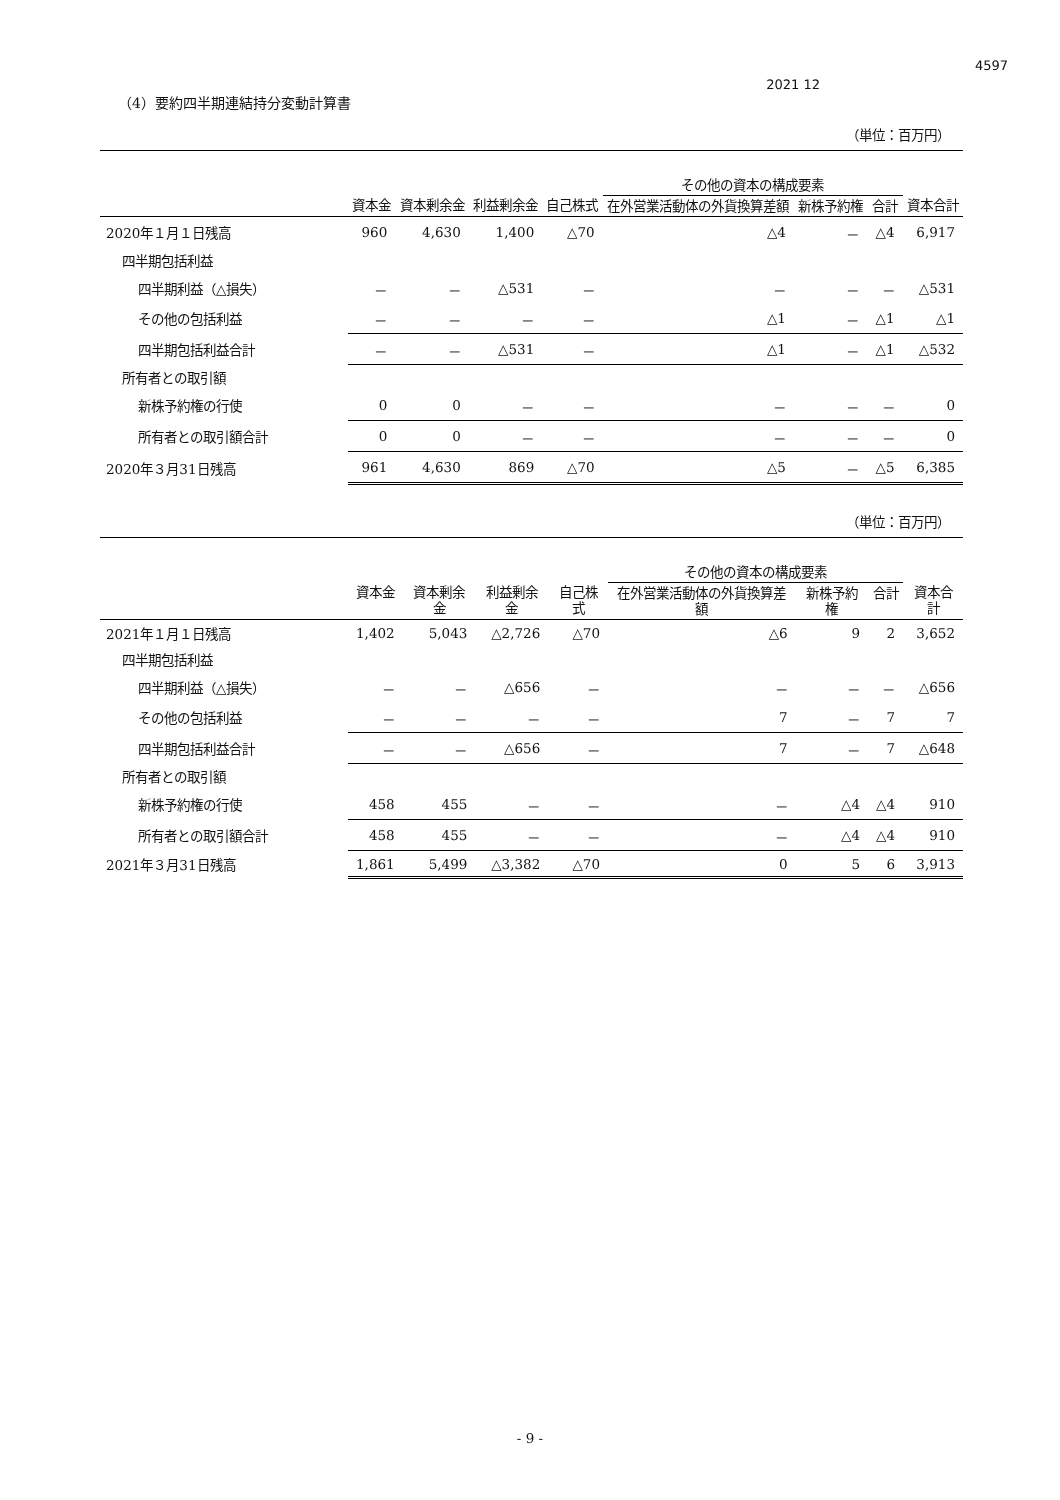4597
2021 12
（4）要約四半期連結持分変動計算書
（単位：百万円）
| | | | | | その他の資本の構成要素 | | | |
| --- | --- | --- | --- | --- | --- | --- | --- | --- |
| | 資本金 | 資本剰余金 | 利益剰余金 | 自己株式 | 在外営業活動体の外貨換算差額 | 新株予約権 | 合計 | 資本合計 |
| 2020年１月１日残高 | 960 | 4,630 | 1,400 | △70 | △4 | － | △4 | 6,917 |
| 四半期包括利益 | | | | | | | | |
| 四半期利益（△損失） | － | － | △531 | － | － | － | － | △531 |
| その他の包括利益 | － | － | － | － | △1 | － | △1 | △1 |
| 四半期包括利益合計 | － | － | △531 | － | △1 | － | △1 | △532 |
| 所有者との取引額 | | | | | | | | |
| 新株予約権の行使 | 0 | 0 | － | － | － | － | － | 0 |
| 所有者との取引額合計 | 0 | 0 | － | － | － | － | － | 0 |
| 2020年３月31日残高 | 961 | 4,630 | 869 | △70 | △5 | － | △5 | 6,385 |
（単位：百万円）
| | | | | | その他の資本の構成要素 | | | |
| --- | --- | --- | --- | --- | --- | --- | --- | --- |
| | 資本金 | 資本剰余金 | 利益剰余金 | 自己株式 | 在外営業活動体の外貨換算差額 | 新株予約権 | 合計 | 資本合計 |
| 2021年１月１日残高 | 1,402 | 5,043 | △2,726 | △70 | △6 | 9 | 2 | 3,652 |
| 四半期包括利益 | | | | | | | | |
| 四半期利益（△損失） | － | － | △656 | － | － | － | － | △656 |
| その他の包括利益 | － | － | － | － | 7 | － | 7 | 7 |
| 四半期包括利益合計 | － | － | △656 | － | 7 | － | 7 | △648 |
| 所有者との取引額 | | | | | | | | |
| 新株予約権の行使 | 458 | 455 | － | － | － | △4 | △4 | 910 |
| 所有者との取引額合計 | 458 | 455 | － | － | － | △4 | △4 | 910 |
| 2021年３月31日残高 | 1,861 | 5,499 | △3,382 | △70 | 0 | 5 | 6 | 3,913 |
- 9 -